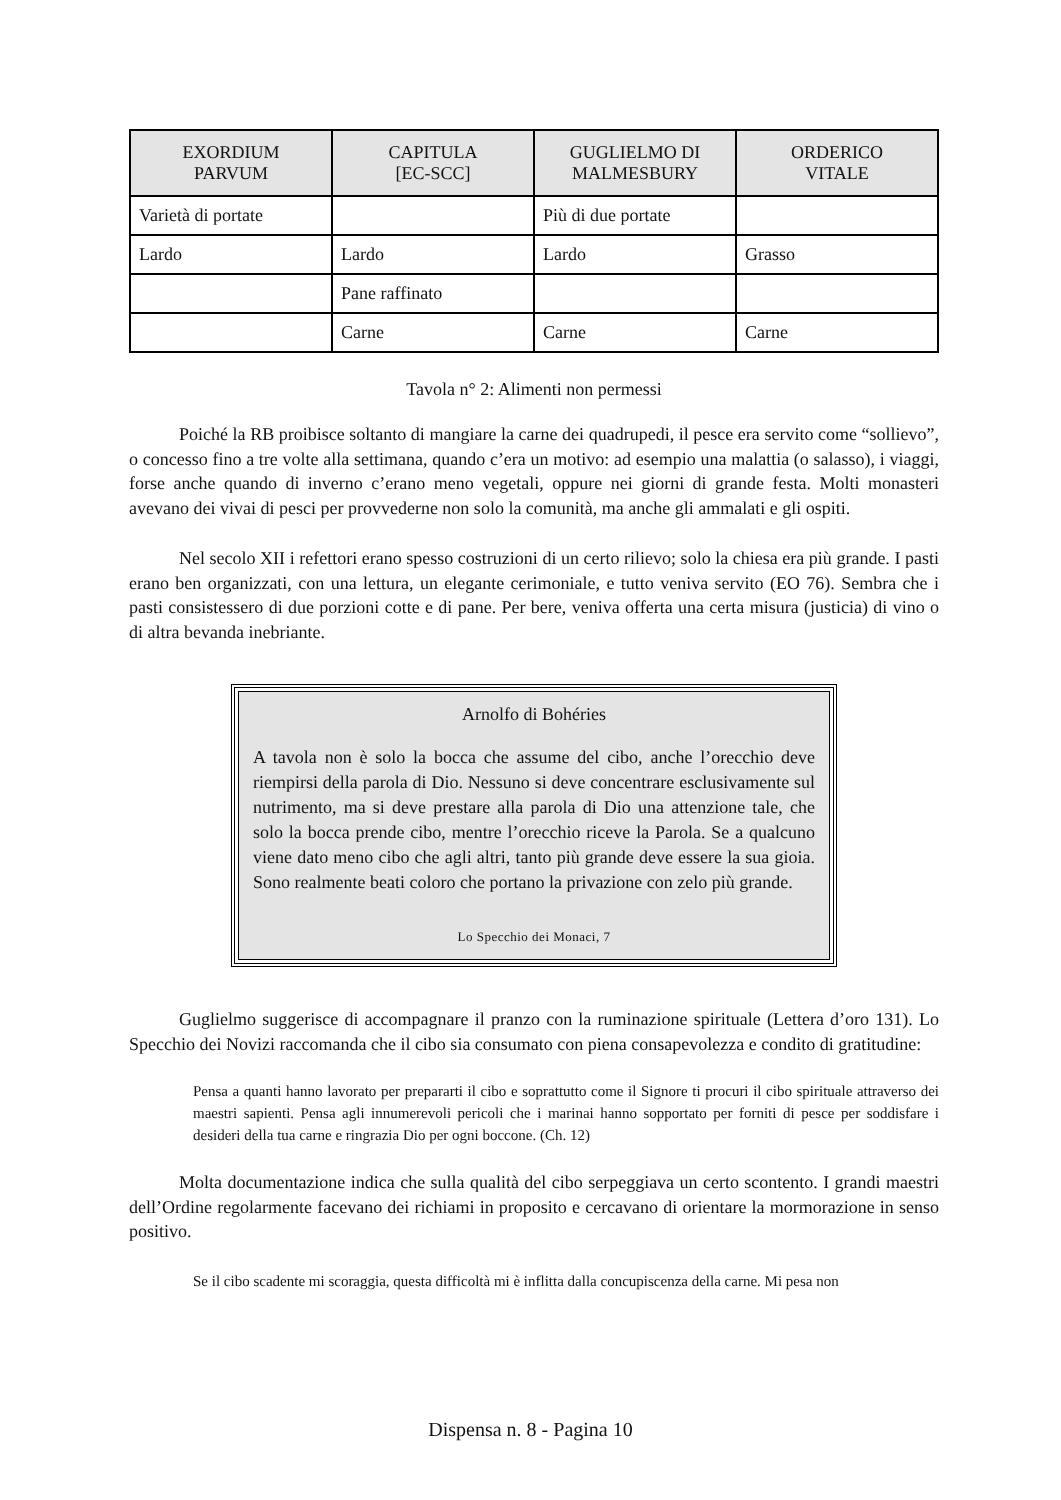| EXORDIUM PARVUM | CAPITULA [EC-SCC] | GUGLIELMO DI MALMESBURY | ORDERICO VITALE |
| --- | --- | --- | --- |
| Varietà di portate | | Più di due portate | |
| Lardo | Lardo | Lardo | Grasso |
| | Pane raffinato | | |
| | Carne | Carne | Carne |
Tavola n° 2: Alimenti non permessi
Poiché la RB proibisce soltanto di mangiare la carne dei quadrupedi, il pesce era servito come “sollievo”, o concesso fino a tre volte alla settimana, quando c’era un motivo: ad esempio una malattia (o salasso), i viaggi, forse anche quando di inverno c’erano meno vegetali, oppure nei giorni di grande festa. Molti monasteri avevano dei vivai di pesci per provvederne non solo la comunità, ma anche gli ammalati e gli ospiti.
Nel secolo XII i refettori erano spesso costruzioni di un certo rilievo; solo la chiesa era più grande. I pasti erano ben organizzati, con una lettura, un elegante cerimoniale, e tutto veniva servito (EO 76). Sembra che i pasti consistessero di due porzioni cotte e di pane. Per bere, veniva offerta una certa misura (justicia) di vino o di altra bevanda inebriante.
Arnolfo di Bohéries
A tavola non è solo la bocca che assume del cibo, anche l’orecchio deve riempirsi della parola di Dio. Nessuno si deve concentrare esclusivamente sul nutrimento, ma si deve prestare alla parola di Dio una attenzione tale, che solo la bocca prende cibo, mentre l’orecchio riceve la Parola. Se a qualcuno viene dato meno cibo che agli altri, tanto più grande deve essere la sua gioia. Sono realmente beati coloro che portano la privazione con zelo più grande.
Lo Specchio dei Monaci, 7
Guglielmo suggerisce di accompagnare il pranzo con la ruminazione spirituale (Lettera d’oro 131). Lo Specchio dei Novizi raccomanda che il cibo sia consumato con piena consapevolezza e condito di gratitudine:
Pensa a quanti hanno lavorato per prepararti il cibo e soprattutto come il Signore ti procuri il cibo spirituale attraverso dei maestri sapienti. Pensa agli innumerevoli pericoli che i marinai hanno sopportato per forniti di pesce per soddisfare i desideri della tua carne e ringrazia Dio per ogni boccone. (Ch. 12)
Molta documentazione indica che sulla qualità del cibo serpeggiava un certo scontento. I grandi maestri dell’Ordine regolarmente facevano dei richiami in proposito e cercavano di orientare la mormorazione in senso positivo.
Se il cibo scadente mi scoraggia, questa difficoltà mi è inflitta dalla concupiscenza della carne. Mi pesa non
Dispensa n. 8 - Pagina 10